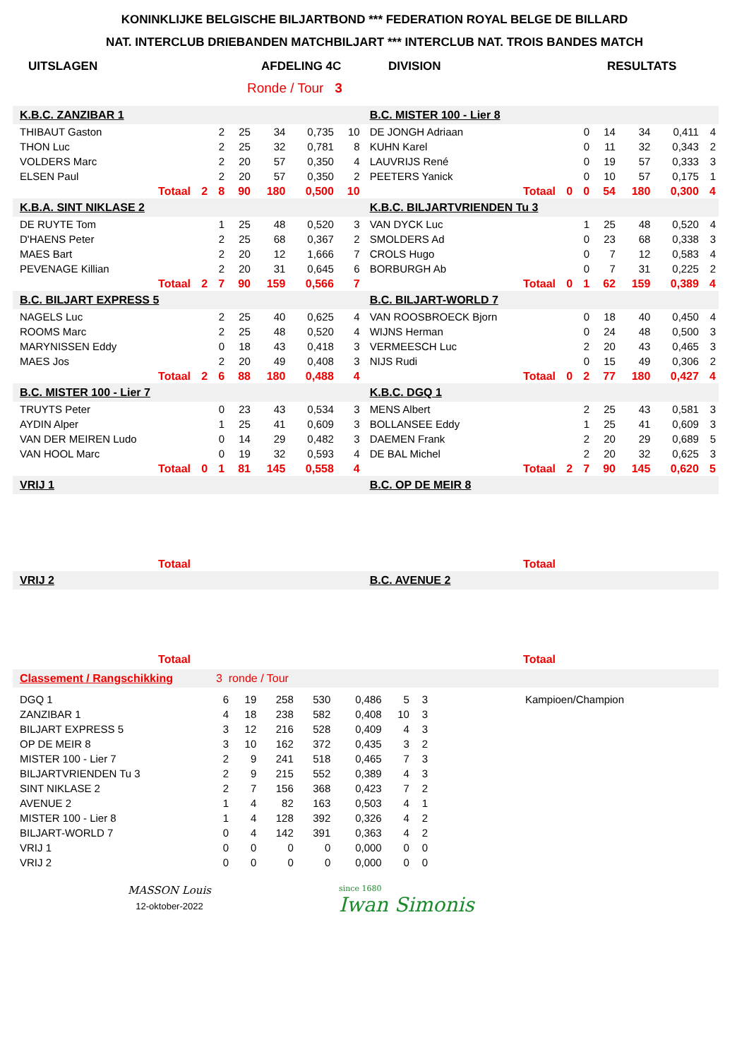KONINKLIJKE BELGISCHE BILJARTBOND *** FEDERATION ROYAL BELGE DE BILLARD
NAT. INTERCLUB DRIEBANDEN MATCHBILJART *** INTERCLUB NAT. TROIS BANDES MATCH
UITSLAGEN AFDELING 4C DIVISION RESULTATS
Ronde / Tour 3
| K.B.C. ZANZIBAR 1 | | | | | | | B.C. MISTER 100 - Lier 8 | | | | | | |
| THIBAUT Gaston | | 2 | 25 | 34 | 0,735 | 10 | DE JONGH Adriaan | | 0 | 14 | 34 | 0,411 | 4 |
| THON Luc | | 2 | 25 | 32 | 0,781 | 8 | KUHN Karel | | 0 | 11 | 32 | 0,343 | 2 |
| VOLDERS Marc | | 2 | 20 | 57 | 0,350 | 4 | LAUVRIJS René | | 0 | 19 | 57 | 0,333 | 3 |
| ELSEN Paul | | 2 | 20 | 57 | 0,350 | 2 | PEETERS Yanick | | 0 | 10 | 57 | 0,175 | 1 |
| Totaal | 2 | 8 | 90 | 180 | 0,500 | 10 | Totaal | 0 | 0 | 54 | 180 | 0,300 | 4 |
| K.B.A. SINT NIKLASE 2 | | | | | | | K.B.C. BILJARTVRIENDEN Tu 3 | | | | | | |
| DE RUYTE Tom | | 1 | 25 | 48 | 0,520 | 3 | VAN DYCK Luc | | 1 | 25 | 48 | 0,520 | 4 |
| D'HAENS Peter | | 2 | 25 | 68 | 0,367 | 2 | SMOLDERS Ad | | 0 | 23 | 68 | 0,338 | 3 |
| MAES Bart | | 2 | 20 | 12 | 1,666 | 7 | CROLS Hugo | | 0 | 7 | 12 | 0,583 | 4 |
| PEVENAGE Killian | | 2 | 20 | 31 | 0,645 | 6 | BORBURGH Ab | | 0 | 7 | 31 | 0,225 | 2 |
| Totaal | 2 | 7 | 90 | 159 | 0,566 | 7 | Totaal | 0 | 1 | 62 | 159 | 0,389 | 4 |
| B.C. BILJART EXPRESS 5 | | | | | | | B.C. BILJART-WORLD 7 | | | | | | |
| NAGELS Luc | | 2 | 25 | 40 | 0,625 | 4 | VAN ROOSBROECK Bjorn | | 0 | 18 | 40 | 0,450 | 4 |
| ROOMS Marc | | 2 | 25 | 48 | 0,520 | 4 | WIJNS Herman | | 0 | 24 | 48 | 0,500 | 3 |
| MARYNISSEN Eddy | | 0 | 18 | 43 | 0,418 | 3 | VERMEESCH Luc | | 2 | 20 | 43 | 0,465 | 3 |
| MAES Jos | | 2 | 20 | 49 | 0,408 | 3 | NIJS Rudi | | 0 | 15 | 49 | 0,306 | 2 |
| Totaal | 2 | 6 | 88 | 180 | 0,488 | 4 | Totaal | 0 | 2 | 77 | 180 | 0,427 | 4 |
| B.C. MISTER 100 - Lier 7 | | | | | | | K.B.C. DGQ 1 | | | | | | |
| TRUYTS Peter | | 0 | 23 | 43 | 0,534 | 3 | MENS Albert | | 2 | 25 | 43 | 0,581 | 3 |
| AYDIN Alper | | 1 | 25 | 41 | 0,609 | 3 | BOLLANSEE Eddy | | 1 | 25 | 41 | 0,609 | 3 |
| VAN DER MEIREN Ludo | | 0 | 14 | 29 | 0,482 | 3 | DAEMEN Frank | | 2 | 20 | 29 | 0,689 | 5 |
| VAN HOOL Marc | | 0 | 19 | 32 | 0,593 | 4 | DE BAL Michel | | 2 | 20 | 32 | 0,625 | 3 |
| Totaal | 0 | 1 | 81 | 145 | 0,558 | 4 | Totaal | 2 | 7 | 90 | 145 | 0,620 | 5 |
| VRIJ 1 | | | | | | | B.C. OP DE MEIR 8 | | | | | | |
| Totaal | | | | | | | Totaal | | | | | | |
| VRIJ 2 | | | | | | | B.C. AVENUE 2 | | | | | | |
| Totaal | | | | | | | Totaal | | | | | | |
| Classement / Rangschikking | 3 ronde / Tour | | | | | | | |
| DGQ 1 | 6 | 19 | 258 | 530 | 0,486 | 5 | 3 | Kampioen/Champion |
| ZANZIBAR 1 | 4 | 18 | 238 | 582 | 0,408 | 10 | 3 | |
| BILJART EXPRESS 5 | 3 | 12 | 216 | 528 | 0,409 | 4 | 3 | |
| OP DE MEIR 8 | 3 | 10 | 162 | 372 | 0,435 | 3 | 2 | |
| MISTER 100 - Lier 7 | 2 | 9 | 241 | 518 | 0,465 | 7 | 3 | |
| BILJARTVRIENDEN Tu 3 | 2 | 9 | 215 | 552 | 0,389 | 4 | 3 | |
| SINT NIKLASE 2 | 2 | 7 | 156 | 368 | 0,423 | 7 | 2 | |
| AVENUE 2 | 1 | 4 | 82 | 163 | 0,503 | 4 | 1 | |
| MISTER 100 - Lier 8 | 1 | 4 | 128 | 392 | 0,326 | 4 | 2 | |
| BILJART-WORLD 7 | 0 | 4 | 142 | 391 | 0,363 | 4 | 2 | |
| VRIJ 1 | 0 | 0 | 0 | 0 | 0,000 | 0 | 0 | |
| VRIJ 2 | 0 | 0 | 0 | 0 | 0,000 | 0 | 0 | |
MASSON Louis
12-oktober-2022
since 1680
Iwan Simonis